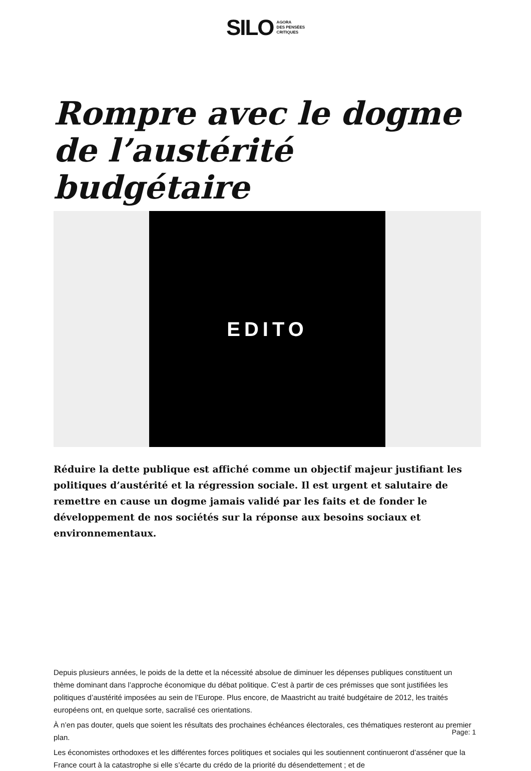SILO AGORA
DES PENSÉES
CRITIQUES
Rompre avec le dogme de l’austérité budgétaire
EDITO
Réduire la dette publique est affiché comme un objectif majeur justifiant les politiques d’austérité et la régression sociale. Il est urgent et salutaire de remettre en cause un dogme jamais validé par les faits et de fonder le développement de nos sociétés sur la réponse aux besoins sociaux et environnementaux.
Depuis plusieurs années, le poids de la dette et la nécessité absolue de diminuer les dépenses publiques constituent un thème dominant dans l’approche économique du débat politique. C’est à partir de ces prémisses que sont justifiées les politiques d’austérité imposées au sein de l’Europe. Plus encore, de Maastricht au traité budgétaire de 2012, les traités européens ont, en quelque sorte, sacralisé ces orientations.
À n’en pas douter, quels que soient les résultats des prochaines échéances électorales, ces thématiques resteront au premier plan.
Les économistes orthodoxes et les différentes forces politiques et sociales qui les soutiennent continueront d’asséner que la France court à la catastrophe si elle s’écarte du crédo de la priorité du désendettement ; et de
Page: 1